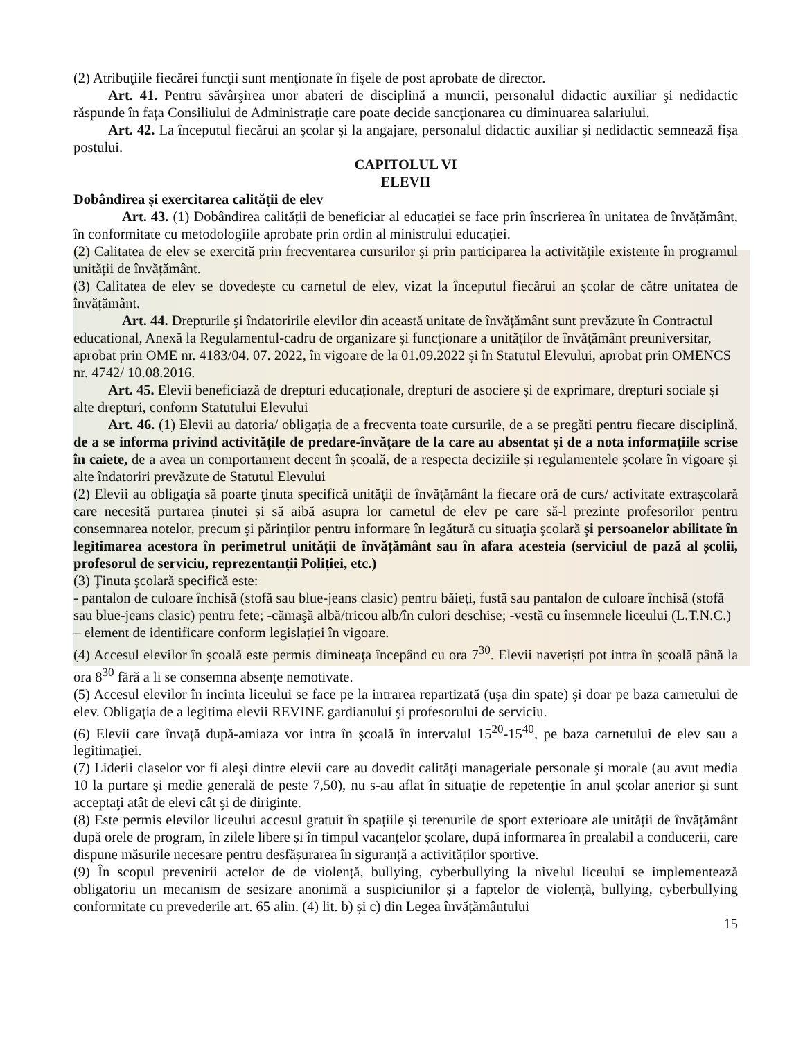(2) Atribuţiile fiecărei funcţii sunt menţionate în fişele de post aprobate de director.
Art. 41. Pentru săvârşirea unor abateri de disciplină a muncii, personalul didactic auxiliar şi nedidactic răspunde în faţa Consiliului de Administraţie care poate decide sancţionarea cu diminuarea salariului.
Art. 42. La începutul fiecărui an şcolar şi la angajare, personalul didactic auxiliar şi nedidactic semnează fişa postului.
CAPITOLUL VI
ELEVII
Dobândirea și exercitarea calității de elev
Art. 43. (1) Dobândirea calității de beneficiar al educației se face prin înscrierea în unitatea de învățământ, în conformitate cu metodologiile aprobate prin ordin al ministrului educației.
(2) Calitatea de elev se exercită prin frecventarea cursurilor și prin participarea la activitățile existente în programul unității de învățământ.
(3) Calitatea de elev se dovedește cu carnetul de elev, vizat la începutul fiecărui an școlar de către unitatea de învățământ.
Art. 44. Drepturile şi îndatoririle elevilor din această unitate de învăţământ sunt prevăzute în Contractul educational, Anexă la Regulamentul-cadru de organizare şi funcţionare a unităţilor de învăţământ preuniversitar, aprobat prin OME nr. 4183/04. 07. 2022, în vigoare de la 01.09.2022 și în Statutul Elevului, aprobat prin OMENCS nr. 4742/ 10.08.2016.
Art. 45. Elevii beneficiază de drepturi educaționale, drepturi de asociere și de exprimare, drepturi sociale și alte drepturi, conform Statutului Elevului
Art. 46. (1) Elevii au datoria/ obligația de a frecventa toate cursurile, de a se pregăti pentru fiecare disciplină, de a se informa privind activitățile de predare-învățare de la care au absentat și de a nota informațiile scrise în caiete, de a avea un comportament decent în școală, de a respecta deciziile și regulamentele școlare în vigoare și alte îndatoriri prevăzute de Statutul Elevului
(2) Elevii au obligaţia să poarte ţinuta specifică unităţii de învăţământ la fiecare oră de curs/ activitate extrașcolară care necesită purtarea ținutei și să aibă asupra lor carnetul de elev pe care să-l prezinte profesorilor pentru consemnarea notelor, precum şi părinţilor pentru informare în legătură cu situaţia şcolară și persoanelor abilitate în legitimarea acestora în perimetrul unității de învățământ sau în afara acesteia (serviciul de pază al școlii, profesorul de serviciu, reprezentanții Poliției, etc.)
(3) Ţinuta şcolară specifică este:
- pantalon de culoare închisă (stofă sau blue-jeans clasic) pentru băieţi, fustă sau pantalon de culoare închisă (stofă sau blue-jeans clasic) pentru fete; -cămaşă albă/tricou alb/în culori deschise; -vestă cu însemnele liceului (L.T.N.C.) – element de identificare conform legislației în vigoare.
(4) Accesul elevilor în şcoală este permis dimineaţa începând cu ora 7<sup>30</sup>. Elevii navetiști pot intra în școală până la ora 8<sup>30</sup> fără a li se consemna absențe nemotivate.
(5) Accesul elevilor în incinta liceului se face pe la intrarea repartizată (ușa din spate) și doar pe baza carnetului de elev. Obligaţia de a legitima elevii REVINE gardianului şi profesorului de serviciu.
(6) Elevii care învaţă după-amiaza vor intra în şcoală în intervalul 15<sup>20</sup>-15<sup>40</sup>, pe baza carnetului de elev sau a legitimaţiei.
(7) Liderii claselor vor fi aleşi dintre elevii care au dovedit calităţi manageriale personale şi morale (au avut media 10 la purtare şi medie generală de peste 7,50), nu s-au aflat în situație de repetenție în anul școlar anerior şi sunt acceptaţi atât de elevi cât şi de diriginte.
(8) Este permis elevilor liceului accesul gratuit în spațiile și terenurile de sport exterioare ale unității de învățământ după orele de program, în zilele libere și în timpul vacanțelor școlare, după informarea în prealabil a conducerii, care dispune măsurile necesare pentru desfășurarea în siguranță a activităților sportive.
(9) În scopul prevenirii actelor de de violență, bullying, cyberbullying la nivelul liceului se implementează obligatoriu un mecanism de sesizare anonimă a suspiciunilor și a faptelor de violență, bullying, cyberbullying conformitate cu prevederile art. 65 alin. (4) lit. b) și c) din Legea învățământului
15